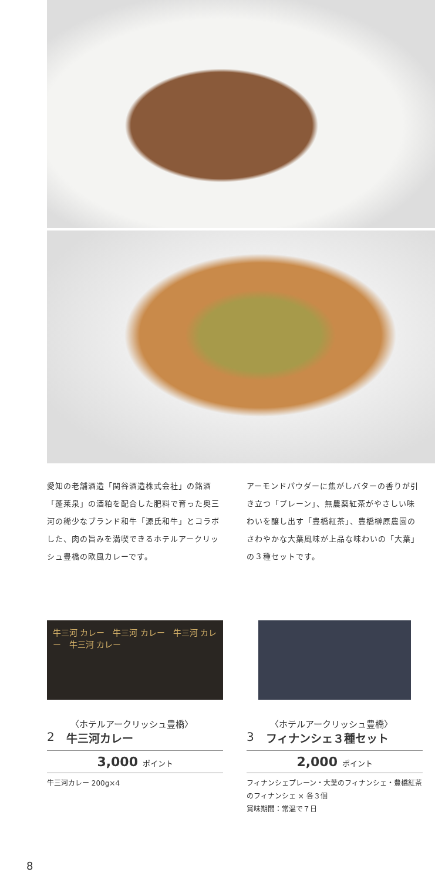愛知の老舗酒造「関谷酒造株式会社」の銘酒「蓬莱泉」の酒粕を配合した肥料で育った奥三河の稀少なブランド和牛「源氏和牛」とコラボした、肉の旨みを満喫できるホテルアークリッシュ豊橋の欧風カレーです。
アーモンドパウダーに焦がしバターの香りが引き立つ「プレーン」、無農薬紅茶がやさしい味わいを醸し出す「豊橋紅茶」、豊橋榊原農園のさわやかな大葉風味が上品な味わいの「大葉」の３種セットです。
牛三河 カレー　牛三河 カレー　牛三河 カレー　牛三河 カレー
〈ホテルアークリッシュ豊橋〉
2 牛三河カレー
3,000 ポイント
牛三河カレー 200g×4
〈ホテルアークリッシュ豊橋〉
3 フィナンシェ３種セット
2,000 ポイント
フィナンシェプレーン・大葉のフィナンシェ・豊橋紅茶のフィナンシェ × 各３個
賞味期間：常温で７日
8